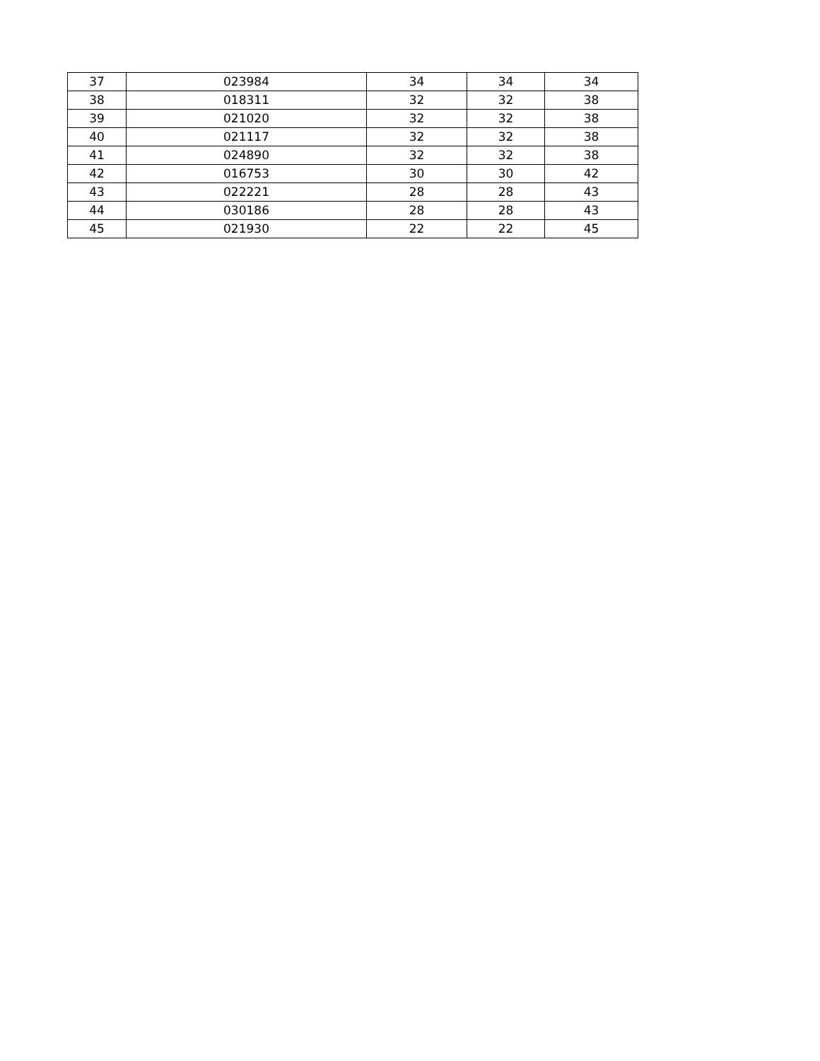| 37 | 023984 | 34 | 34 | 34 |
| 38 | 018311 | 32 | 32 | 38 |
| 39 | 021020 | 32 | 32 | 38 |
| 40 | 021117 | 32 | 32 | 38 |
| 41 | 024890 | 32 | 32 | 38 |
| 42 | 016753 | 30 | 30 | 42 |
| 43 | 022221 | 28 | 28 | 43 |
| 44 | 030186 | 28 | 28 | 43 |
| 45 | 021930 | 22 | 22 | 45 |